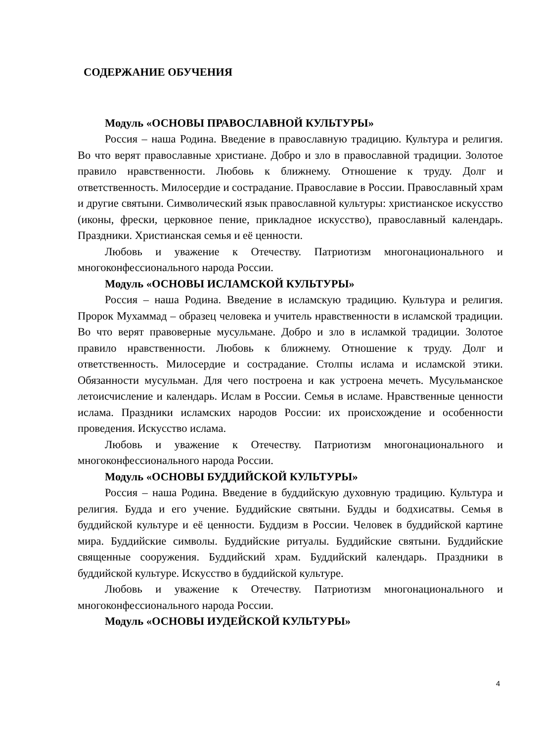СОДЕРЖАНИЕ ОБУЧЕНИЯ
Модуль «ОСНОВЫ ПРАВОСЛАВНОЙ КУЛЬТУРЫ»
Россия – наша Родина. Введение в православную традицию. Культура и религия. Во что верят православные христиане. Добро и зло в православной традиции. Золотое правило нравственности. Любовь к ближнему. Отношение к труду. Долг и ответственность. Милосердие и сострадание. Православие в России. Православный храм и другие святыни. Символический язык православной культуры: христианское искусство (иконы, фрески, церковное пение, прикладное искусство), православный календарь. Праздники. Христианская семья и её ценности.
Любовь и уважение к Отечеству. Патриотизм многонационального и многоконфессионального народа России.
Модуль «ОСНОВЫ ИСЛАМСКОЙ КУЛЬТУРЫ»
Россия – наша Родина. Введение в исламскую традицию. Культура и религия. Пророк Мухаммад – образец человека и учитель нравственности в исламской традиции. Во что верят правоверные мусульмане. Добро и зло в исламкой традиции. Золотое правило нравственности. Любовь к ближнему. Отношение к труду. Долг и ответственность. Милосердие и сострадание. Столпы ислама и исламской этики. Обязанности мусульман. Для чего построена и как устроена мечеть. Мусульманское летоисчисление и календарь. Ислам в России. Семья в исламе. Нравственные ценности ислама. Праздники исламских народов России: их происхождение и особенности проведения. Искусство ислама.
Любовь и уважение к Отечеству. Патриотизм многонационального и многоконфессионального народа России.
Модуль «ОСНОВЫ БУДДИЙСКОЙ КУЛЬТУРЫ»
Россия – наша Родина. Введение в буддийскую духовную традицию. Культура и религия. Будда и его учение. Буддийские святыни. Будды и бодхисатвы. Семья в буддийской культуре и её ценности. Буддизм в России. Человек в буддийской картине мира. Буддийские символы. Буддийские ритуалы. Буддийские святыни. Буддийские священные сооружения. Буддийский храм. Буддийский календарь. Праздники в буддийской культуре. Искусство в буддийской культуре.
Любовь и уважение к Отечеству. Патриотизм многонационального и многоконфессионального народа России.
Модуль «ОСНОВЫ ИУДЕЙСКОЙ КУЛЬТУРЫ»
4